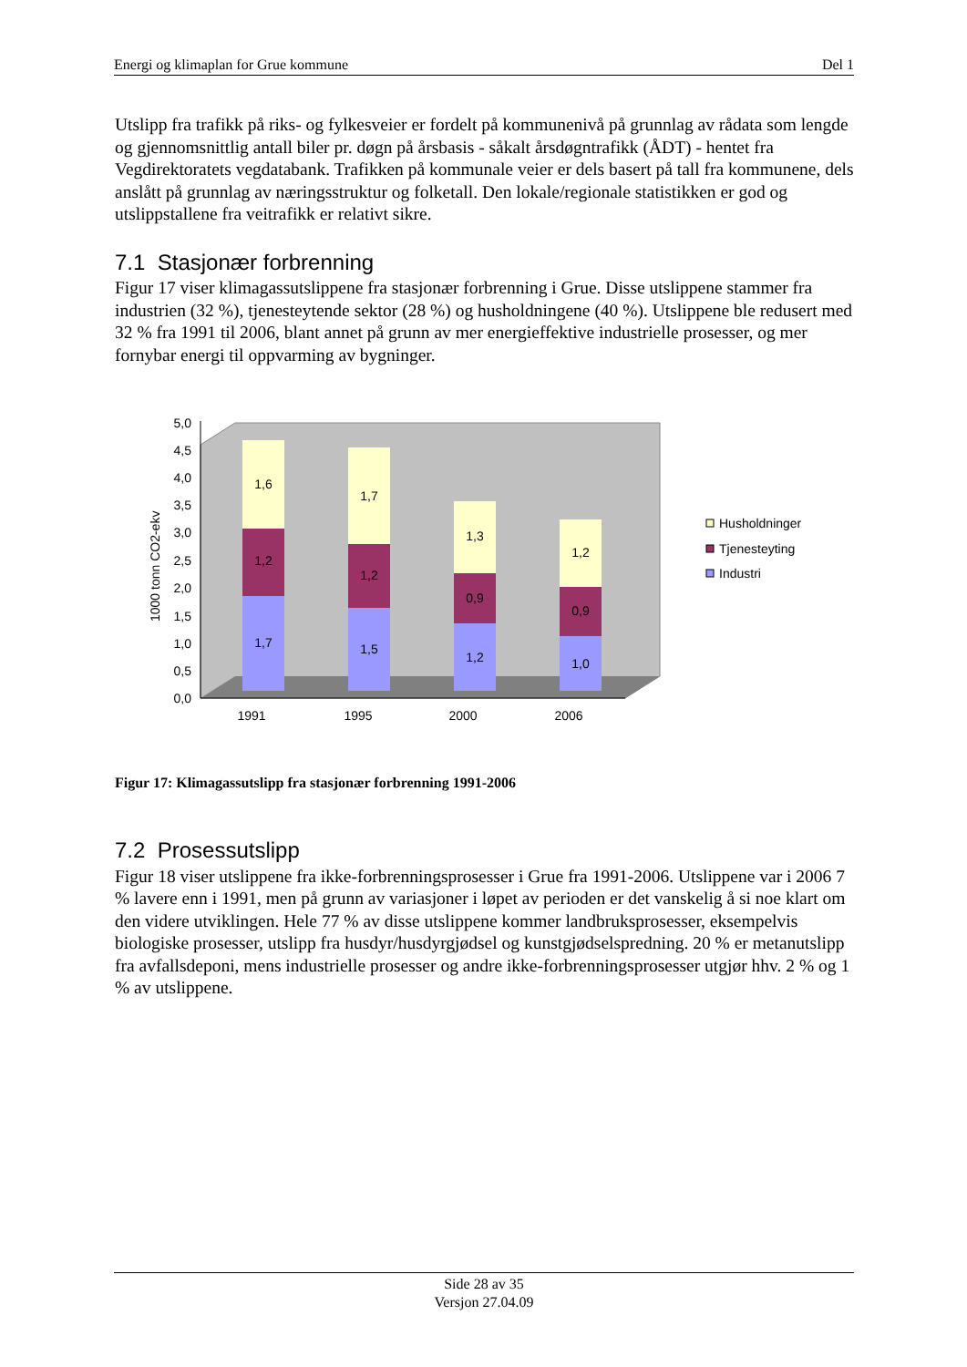Energi og klimaplan for Grue kommune Del 1
Utslipp fra trafikk på riks- og fylkesveier er fordelt på kommunenivå på grunnlag av rådata som lengde og gjennomsnittlig antall biler pr. døgn på årsbasis - såkalt årsdøgntrafikk (ÅDT) - hentet fra Vegdirektoratets vegdatabank. Trafikken på kommunale veier er dels basert på tall fra kommunene, dels anslått på grunnlag av næringsstruktur og folketall. Den lokale/regionale statistikken er god og utslippstallene fra veitrafikk er relativt sikre.
7.1 Stasjonær forbrenning
Figur 17 viser klimagassutslippene fra stasjonær forbrenning i Grue. Disse utslippene stammer fra industrien (32 %), tjenesteytende sektor (28 %) og husholdningene (40 %). Utslippene ble redusert med 32 % fra 1991 til 2006, blant annet på grunn av mer energieffektive industrielle prosesser, og mer fornybar energi til oppvarming av bygninger.
0,0
0,5
1,0
1,5
2,0
2,5
3,0
3,5
4,0
4,5
5,0
1000 tonn CO2-ekv
1,7
1,2
1,6
1,5
1,2
1,7
1,2
0,9
1,3
1,0
0,9
1,2
1991
1995
2000
2006
Husholdninger
Tjenesteyting
Industri
Figur 17: Klimagassutslipp fra stasjonær forbrenning 1991-2006
7.2 Prosessutslipp
Figur 18 viser utslippene fra ikke-forbrenningsprosesser i Grue fra 1991-2006. Utslippene var i 2006 7 % lavere enn i 1991, men på grunn av variasjoner i løpet av perioden er det vanskelig å si noe klart om den videre utviklingen. Hele 77 % av disse utslippene kommer landbruksprosesser, eksempelvis biologiske prosesser, utslipp fra husdyr/husdyrgjødsel og kunstgjødselspredning. 20 % er metanutslipp fra avfallsdeponi, mens industrielle prosesser og andre ikke-forbrenningsprosesser utgjør hhv. 2 % og 1 % av utslippene.
Side 28 av 35
Versjon 27.04.09